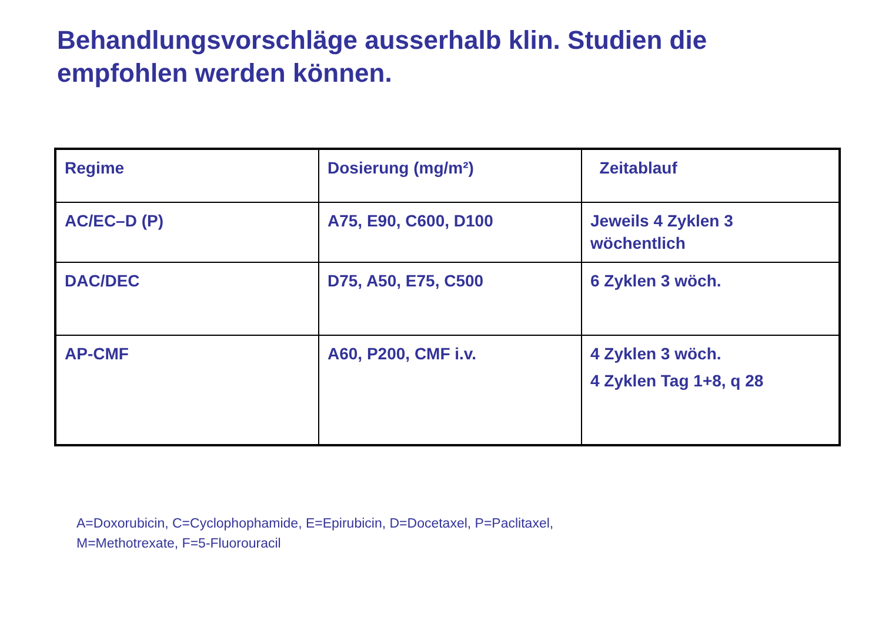Behandlungsvorschläge ausserhalb klin. Studien die empfohlen werden können.
| Regime | Dosierung (mg/m²) | Zeitablauf |
| --- | --- | --- |
| AC/EC–D (P) | A75, E90, C600, D100 | Jeweils 4 Zyklen 3 wöchentlich |
| DAC/DEC | D75, A50, E75, C500 | 6 Zyklen 3 wöch. |
| AP-CMF | A60, P200, CMF i.v. | 4 Zyklen 3 wöch. 4 Zyklen Tag 1+8, q 28 |
A=Doxorubicin, C=Cyclophophamide, E=Epirubicin, D=Docetaxel, P=Paclitaxel,
M=Methotrexate, F=5-Fluorouracil